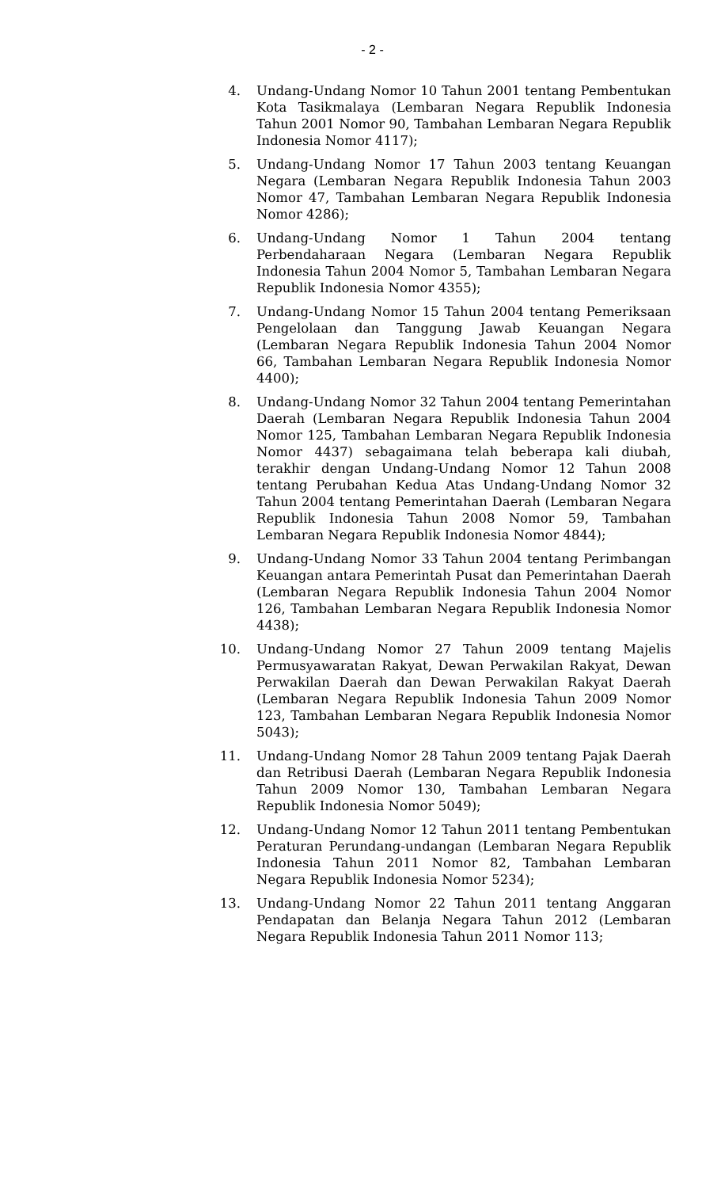- 2 -
4. Undang-Undang Nomor 10 Tahun 2001 tentang Pembentukan Kota Tasikmalaya (Lembaran Negara Republik Indonesia Tahun 2001 Nomor 90, Tambahan Lembaran Negara Republik Indonesia Nomor 4117);
5. Undang-Undang Nomor 17 Tahun 2003 tentang Keuangan Negara (Lembaran Negara Republik Indonesia Tahun 2003 Nomor 47, Tambahan Lembaran Negara Republik Indonesia Nomor 4286);
6. Undang-Undang Nomor 1 Tahun 2004 tentang Perbendaharaan Negara (Lembaran Negara Republik Indonesia Tahun 2004 Nomor 5, Tambahan Lembaran Negara Republik Indonesia Nomor 4355);
7. Undang-Undang Nomor 15 Tahun 2004 tentang Pemeriksaan Pengelolaan dan Tanggung Jawab Keuangan Negara (Lembaran Negara Republik Indonesia Tahun 2004 Nomor 66, Tambahan Lembaran Negara Republik Indonesia Nomor 4400);
8. Undang-Undang Nomor 32 Tahun 2004 tentang Pemerintahan Daerah (Lembaran Negara Republik Indonesia Tahun 2004 Nomor 125, Tambahan Lembaran Negara Republik Indonesia Nomor 4437) sebagaimana telah beberapa kali diubah, terakhir dengan Undang-Undang Nomor 12 Tahun 2008 tentang Perubahan Kedua Atas Undang-Undang Nomor 32 Tahun 2004 tentang Pemerintahan Daerah (Lembaran Negara Republik Indonesia Tahun 2008 Nomor 59, Tambahan Lembaran Negara Republik Indonesia Nomor 4844);
9. Undang-Undang Nomor 33 Tahun 2004 tentang Perimbangan Keuangan antara Pemerintah Pusat dan Pemerintahan Daerah (Lembaran Negara Republik Indonesia Tahun 2004 Nomor 126, Tambahan Lembaran Negara Republik Indonesia Nomor 4438);
10. Undang-Undang Nomor 27 Tahun 2009 tentang Majelis Permusyawaratan Rakyat, Dewan Perwakilan Rakyat, Dewan Perwakilan Daerah dan Dewan Perwakilan Rakyat Daerah (Lembaran Negara Republik Indonesia Tahun 2009 Nomor 123, Tambahan Lembaran Negara Republik Indonesia Nomor 5043);
11. Undang-Undang Nomor 28 Tahun 2009 tentang Pajak Daerah dan Retribusi Daerah (Lembaran Negara Republik Indonesia Tahun 2009 Nomor 130, Tambahan Lembaran Negara Republik Indonesia Nomor 5049);
12. Undang-Undang Nomor 12 Tahun 2011 tentang Pembentukan Peraturan Perundang-undangan (Lembaran Negara Republik Indonesia Tahun 2011 Nomor 82, Tambahan Lembaran Negara Republik Indonesia Nomor 5234);
13. Undang-Undang Nomor 22 Tahun 2011 tentang Anggaran Pendapatan dan Belanja Negara Tahun 2012 (Lembaran Negara Republik Indonesia Tahun 2011 Nomor 113;